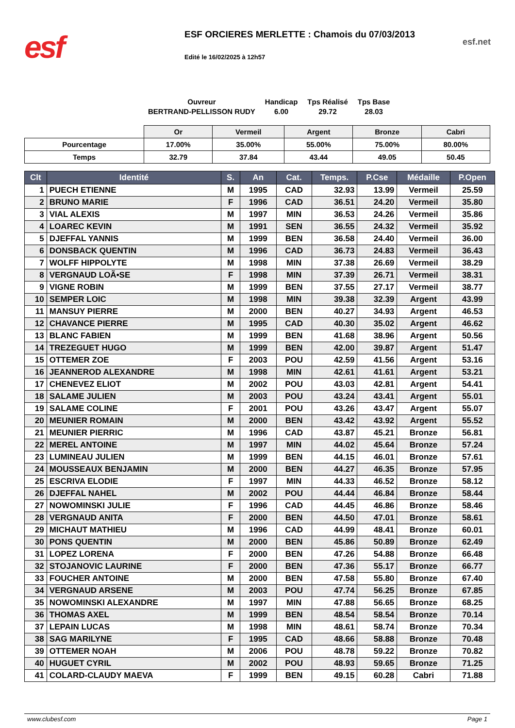esf
ESF ORCIERES MERLETTE : Chamois du 07/03/2013
Edité le 16/02/2025 à 12h57
esf.net
Ouvreur
BERTRAND-PELLISSON RUDY
Handicap
6.00
Tps Réalisé
29.72
Tps Base
28.03
| | Or | Vermeil | Argent | Bronze | Cabri |
| Pourcentage | 17.00% | 35.00% | 55.00% | 75.00% | 80.00% |
| Temps | 32.79 | 37.84 | 43.44 | 49.05 | 50.45 |
| Clt | Identité | S. | An | Cat. | Temps. | P.Cse | Médaille | P.Open |
| --- | --- | --- | --- | --- | --- | --- | --- | --- |
| 1 | PUECH ETIENNE | M | 1995 | CAD | 32.93 | 13.99 | Vermeil | 25.59 |
| 2 | BRUNO MARIE | F | 1996 | CAD | 36.51 | 24.20 | Vermeil | 35.80 |
| 3 | VIAL ALEXIS | M | 1997 | MIN | 36.53 | 24.26 | Vermeil | 35.86 |
| 4 | LOAREC KEVIN | M | 1991 | SEN | 36.55 | 24.32 | Vermeil | 35.92 |
| 5 | DJEFFAL YANNIS | M | 1999 | BEN | 36.58 | 24.40 | Vermeil | 36.00 |
| 6 | DONSBACK QUENTIN | M | 1996 | CAD | 36.73 | 24.83 | Vermeil | 36.43 |
| 7 | WOLFF HIPPOLYTE | M | 1998 | MIN | 37.38 | 26.69 | Vermeil | 38.29 |
| 8 | VERGNAUD LOÃ•SE | F | 1998 | MIN | 37.39 | 26.71 | Vermeil | 38.31 |
| 9 | VIGNE ROBIN | M | 1999 | BEN | 37.55 | 27.17 | Vermeil | 38.77 |
| 10 | SEMPER LOIC | M | 1998 | MIN | 39.38 | 32.39 | Argent | 43.99 |
| 11 | MANSUY PIERRE | M | 2000 | BEN | 40.27 | 34.93 | Argent | 46.53 |
| 12 | CHAVANCE PIERRE | M | 1995 | CAD | 40.30 | 35.02 | Argent | 46.62 |
| 13 | BLANC FABIEN | M | 1999 | BEN | 41.68 | 38.96 | Argent | 50.56 |
| 14 | TREZEGUET HUGO | M | 1999 | BEN | 42.00 | 39.87 | Argent | 51.47 |
| 15 | OTTEMER ZOE | F | 2003 | POU | 42.59 | 41.56 | Argent | 53.16 |
| 16 | JEANNEROD ALEXANDRE | M | 1998 | MIN | 42.61 | 41.61 | Argent | 53.21 |
| 17 | CHENEVEZ ELIOT | M | 2002 | POU | 43.03 | 42.81 | Argent | 54.41 |
| 18 | SALAME JULIEN | M | 2003 | POU | 43.24 | 43.41 | Argent | 55.01 |
| 19 | SALAME COLINE | F | 2001 | POU | 43.26 | 43.47 | Argent | 55.07 |
| 20 | MEUNIER ROMAIN | M | 2000 | BEN | 43.42 | 43.92 | Argent | 55.52 |
| 21 | MEUNIER PIERRIC | M | 1996 | CAD | 43.87 | 45.21 | Bronze | 56.81 |
| 22 | MEREL ANTOINE | M | 1997 | MIN | 44.02 | 45.64 | Bronze | 57.24 |
| 23 | LUMINEAU JULIEN | M | 1999 | BEN | 44.15 | 46.01 | Bronze | 57.61 |
| 24 | MOUSSEAUX BENJAMIN | M | 2000 | BEN | 44.27 | 46.35 | Bronze | 57.95 |
| 25 | ESCRIVA ELODIE | F | 1997 | MIN | 44.33 | 46.52 | Bronze | 58.12 |
| 26 | DJEFFAL NAHEL | M | 2002 | POU | 44.44 | 46.84 | Bronze | 58.44 |
| 27 | NOWOMINSKI JULIE | F | 1996 | CAD | 44.45 | 46.86 | Bronze | 58.46 |
| 28 | VERGNAUD ANITA | F | 2000 | BEN | 44.50 | 47.01 | Bronze | 58.61 |
| 29 | MICHAUT MATHIEU | M | 1996 | CAD | 44.99 | 48.41 | Bronze | 60.01 |
| 30 | PONS QUENTIN | M | 2000 | BEN | 45.86 | 50.89 | Bronze | 62.49 |
| 31 | LOPEZ LORENA | F | 2000 | BEN | 47.26 | 54.88 | Bronze | 66.48 |
| 32 | STOJANOVIC LAURINE | F | 2000 | BEN | 47.36 | 55.17 | Bronze | 66.77 |
| 33 | FOUCHER ANTOINE | M | 2000 | BEN | 47.58 | 55.80 | Bronze | 67.40 |
| 34 | VERGNAUD ARSENE | M | 2003 | POU | 47.74 | 56.25 | Bronze | 67.85 |
| 35 | NOWOMINSKI ALEXANDRE | M | 1997 | MIN | 47.88 | 56.65 | Bronze | 68.25 |
| 36 | THOMAS AXEL | M | 1999 | BEN | 48.54 | 58.54 | Bronze | 70.14 |
| 37 | LEPAIN LUCAS | M | 1998 | MIN | 48.61 | 58.74 | Bronze | 70.34 |
| 38 | SAG MARILYNE | F | 1995 | CAD | 48.66 | 58.88 | Bronze | 70.48 |
| 39 | OTTEMER NOAH | M | 2006 | POU | 48.78 | 59.22 | Bronze | 70.82 |
| 40 | HUGUET CYRIL | M | 2002 | POU | 48.93 | 59.65 | Bronze | 71.25 |
| 41 | COLARD-CLAUDY MAEVA | F | 1999 | BEN | 49.15 | 60.28 | Cabri | 71.88 |
www.clubesf.com Page 1